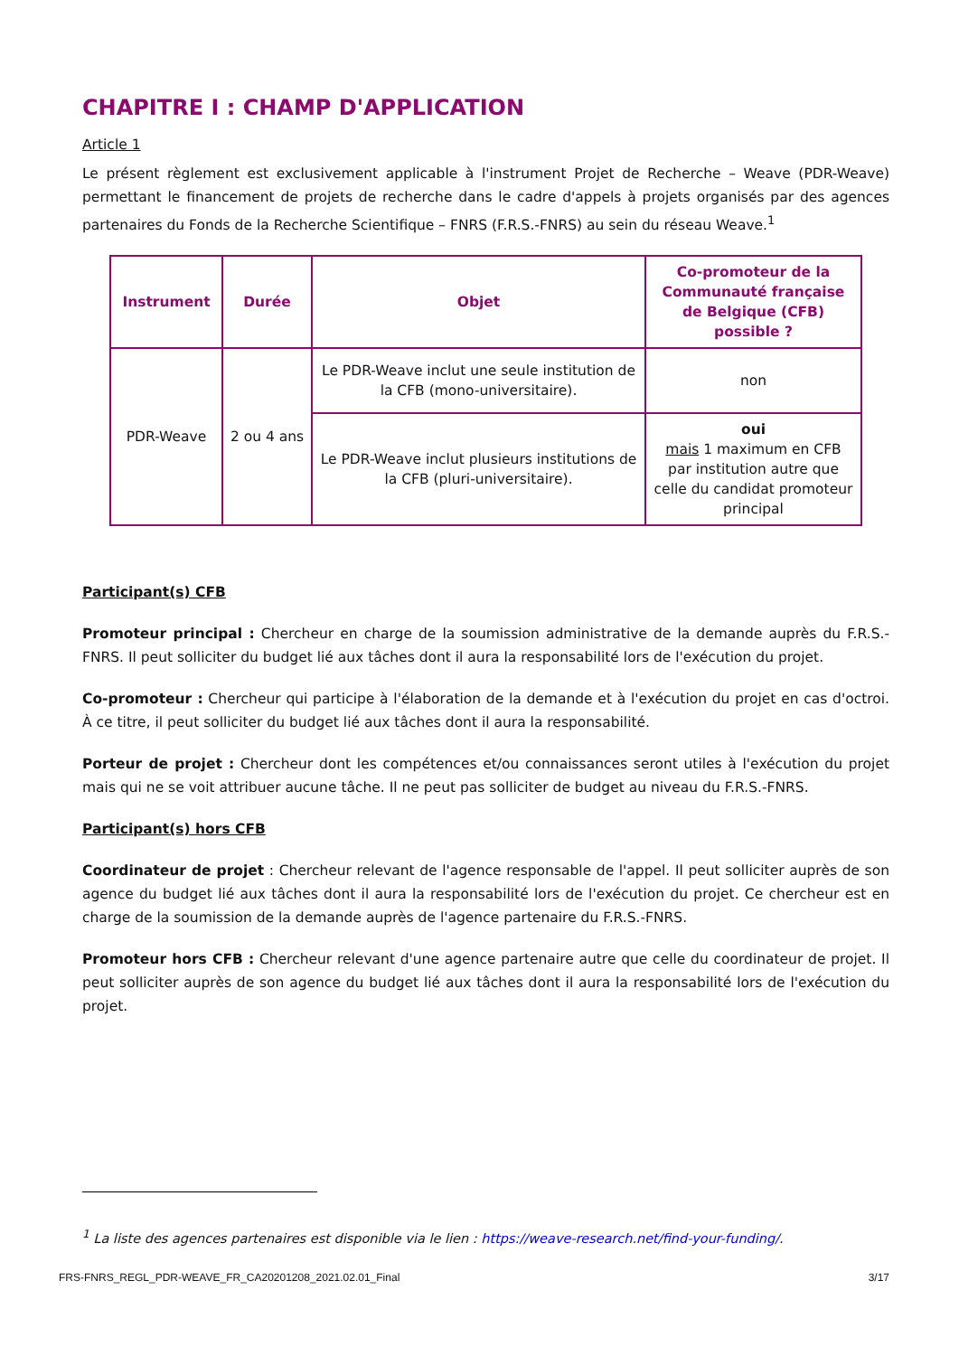CHAPITRE I : CHAMP D'APPLICATION
Article 1
Le présent règlement est exclusivement applicable à l'instrument Projet de Recherche – Weave (PDR-Weave) permettant le financement de projets de recherche dans le cadre d'appels à projets organisés par des agences partenaires du Fonds de la Recherche Scientifique – FNRS (F.R.S.-FNRS) au sein du réseau Weave.<sup>1</sup>
| Instrument | Durée | Objet | Co-promoteur de la Communauté française de Belgique (CFB) possible ? |
| --- | --- | --- | --- |
| PDR-Weave | 2 ou 4 ans | Le PDR-Weave inclut une seule institution de la CFB (mono-universitaire). | non |
| | | Le PDR-Weave inclut plusieurs institutions de la CFB (pluri-universitaire). | oui mais 1 maximum en CFB par institution autre que celle du candidat promoteur principal |
Participant(s) CFB
Promoteur principal : Chercheur en charge de la soumission administrative de la demande auprès du F.R.S.-FNRS. Il peut solliciter du budget lié aux tâches dont il aura la responsabilité lors de l'exécution du projet.
Co-promoteur : Chercheur qui participe à l'élaboration de la demande et à l'exécution du projet en cas d'octroi. À ce titre, il peut solliciter du budget lié aux tâches dont il aura la responsabilité.
Porteur de projet : Chercheur dont les compétences et/ou connaissances seront utiles à l'exécution du projet mais qui ne se voit attribuer aucune tâche. Il ne peut pas solliciter de budget au niveau du F.R.S.-FNRS.
Participant(s) hors CFB
Coordinateur de projet : Chercheur relevant de l'agence responsable de l'appel. Il peut solliciter auprès de son agence du budget lié aux tâches dont il aura la responsabilité lors de l'exécution du projet. Ce chercheur est en charge de la soumission de la demande auprès de l'agence partenaire du F.R.S.-FNRS.
Promoteur hors CFB : Chercheur relevant d'une agence partenaire autre que celle du coordinateur de projet. Il peut solliciter auprès de son agence du budget lié aux tâches dont il aura la responsabilité lors de l'exécution du projet.
<sup>1</sup> La liste des agences partenaires est disponible via le lien : https://weave-research.net/find-your-funding/.
FRS-FNRS_REGL_PDR-WEAVE_FR_CA20201208_2021.02.01_Final 3/17